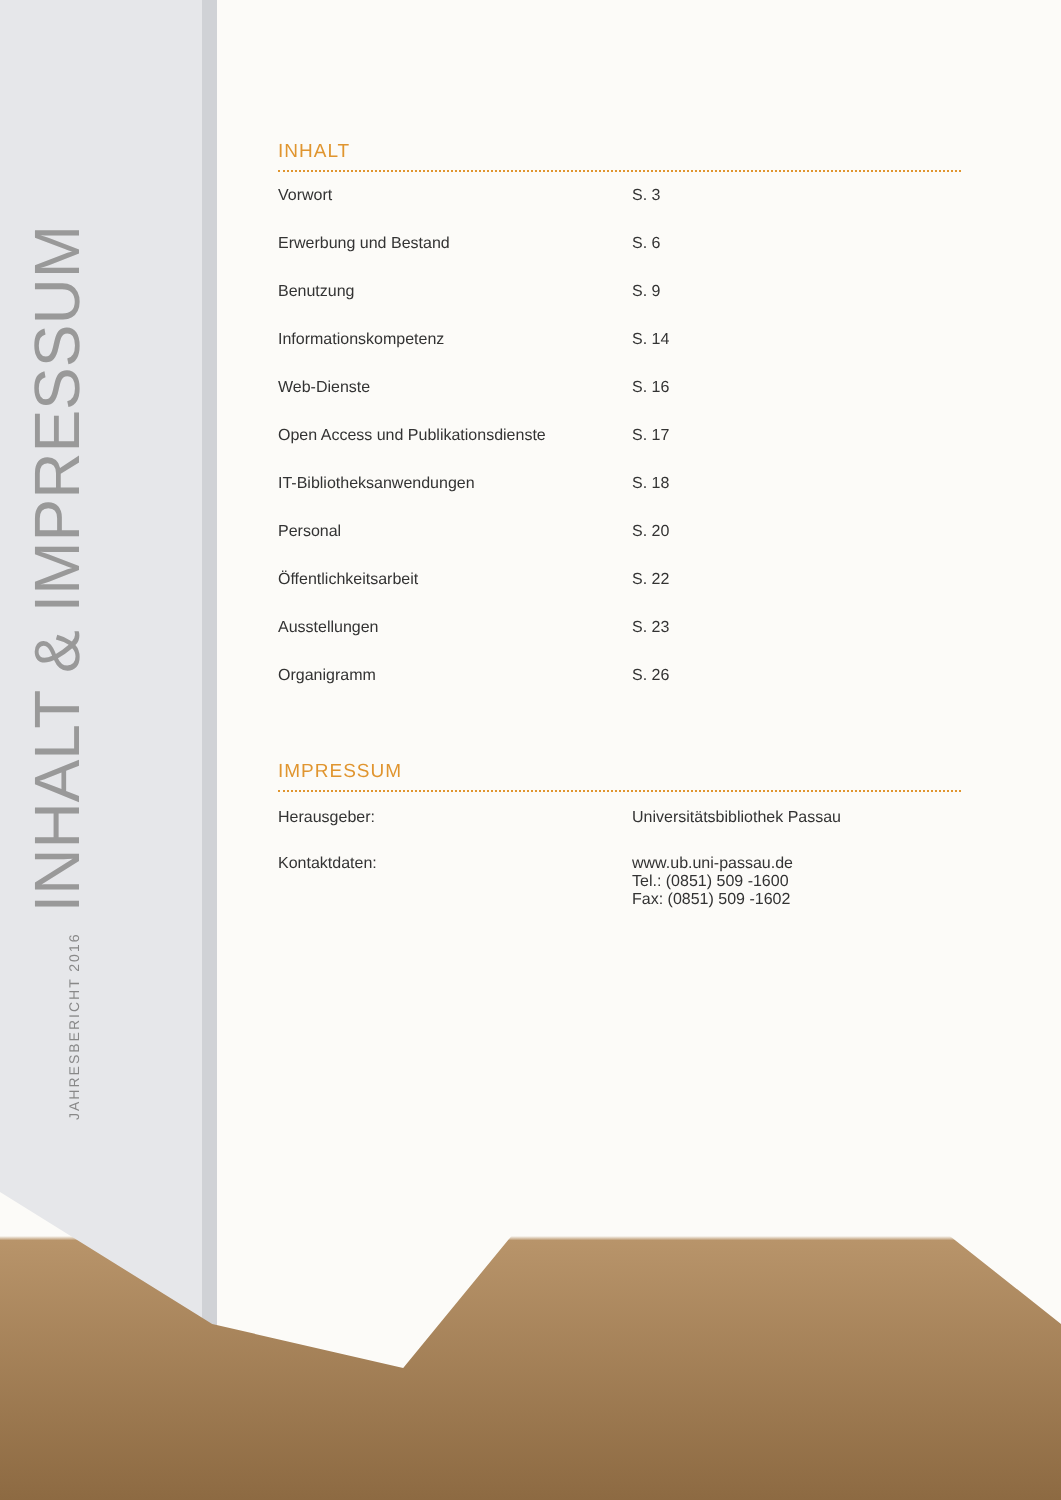JAHRESBERICHT 2016 INHALT & IMPRESSUM
INHALT
| Vorwort | S. 3 |
| Erwerbung und Bestand | S. 6 |
| Benutzung | S. 9 |
| Informationskompetenz | S. 14 |
| Web-Dienste | S. 16 |
| Open Access und Publikationsdienste | S. 17 |
| IT-Bibliotheksanwendungen | S. 18 |
| Personal | S. 20 |
| Öffentlichkeitsarbeit | S. 22 |
| Ausstellungen | S. 23 |
| Organigramm | S. 26 |
IMPRESSUM
| Herausgeber: | Universitätsbibliothek Passau |
| Kontaktdaten: | www.ub.uni-passau.de Tel.: (0851) 509 -1600 Fax: (0851) 509 -1602 |